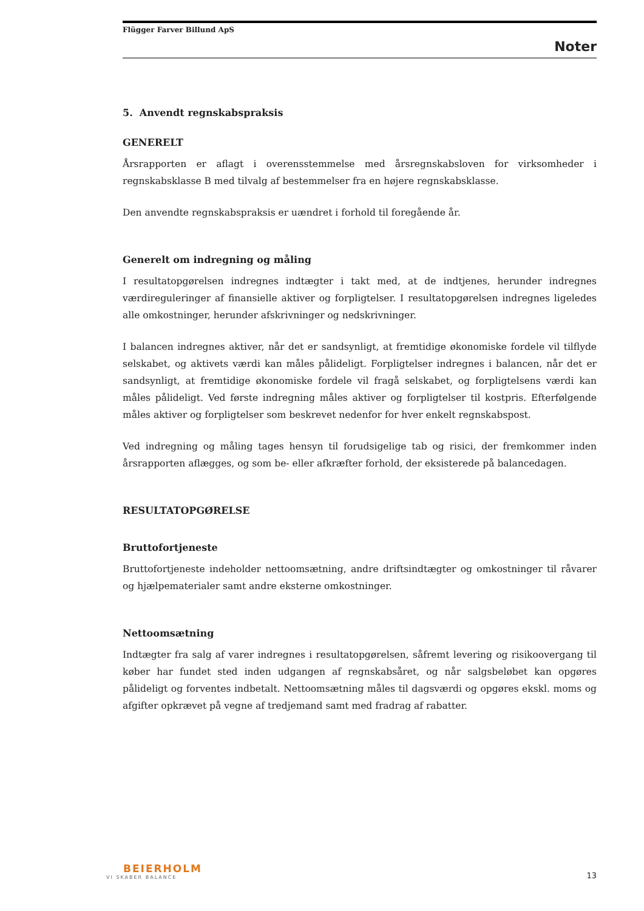Flügger Farver Billund ApS
Noter
5. Anvendt regnskabspraksis
GENERELT
Årsrapporten er aflagt i overensstemmelse med årsregnskabsloven for virksomheder i regnskabsklasse B med tilvalg af bestemmelser fra en højere regnskabsklasse.
Den anvendte regnskabspraksis er uændret i forhold til foregående år.
Generelt om indregning og måling
I resultatopgørelsen indregnes indtægter i takt med, at de indtjenes, herunder indregnes værdireguleringer af finansielle aktiver og forpligtelser. I resultatopgørelsen indregnes ligeledes alle omkostninger, herunder afskrivninger og nedskrivninger.
I balancen indregnes aktiver, når det er sandsynligt, at fremtidige økonomiske fordele vil tilflyde selskabet, og aktivets værdi kan måles pålideligt. Forpligtelser indregnes i balancen, når det er sandsynligt, at fremtidige økonomiske fordele vil fragå selskabet, og forpligtelsens værdi kan måles pålideligt. Ved første indregning måles aktiver og forpligtelser til kostpris. Efterfølgende måles aktiver og forpligtelser som beskrevet nedenfor for hver enkelt regnskabspost.
Ved indregning og måling tages hensyn til forudsigelige tab og risici, der fremkommer inden årsrapporten aflægges, og som be- eller afkræfter forhold, der eksisterede på balancedagen.
RESULTATOPGØRELSE
Bruttofortjeneste
Bruttofortjeneste indeholder nettoomsætning, andre driftsindtægter og omkostninger til råvarer og hjælpematerialer samt andre eksterne omkostninger.
Nettoomsætning
Indtægter fra salg af varer indregnes i resultatopgørelsen, såfremt levering og risikoovergang til køber har fundet sted inden udgangen af regnskabsåret, og når salgsbeløbet kan opgøres pålideligt og forventes indbetalt. Nettoomsætning måles til dagsværdi og opgøres ekskl. moms og afgifter opkrævet på vegne af tredjemand samt med fradrag af rabatter.
BEIERHOLM
VI SKABER BALANCE
13